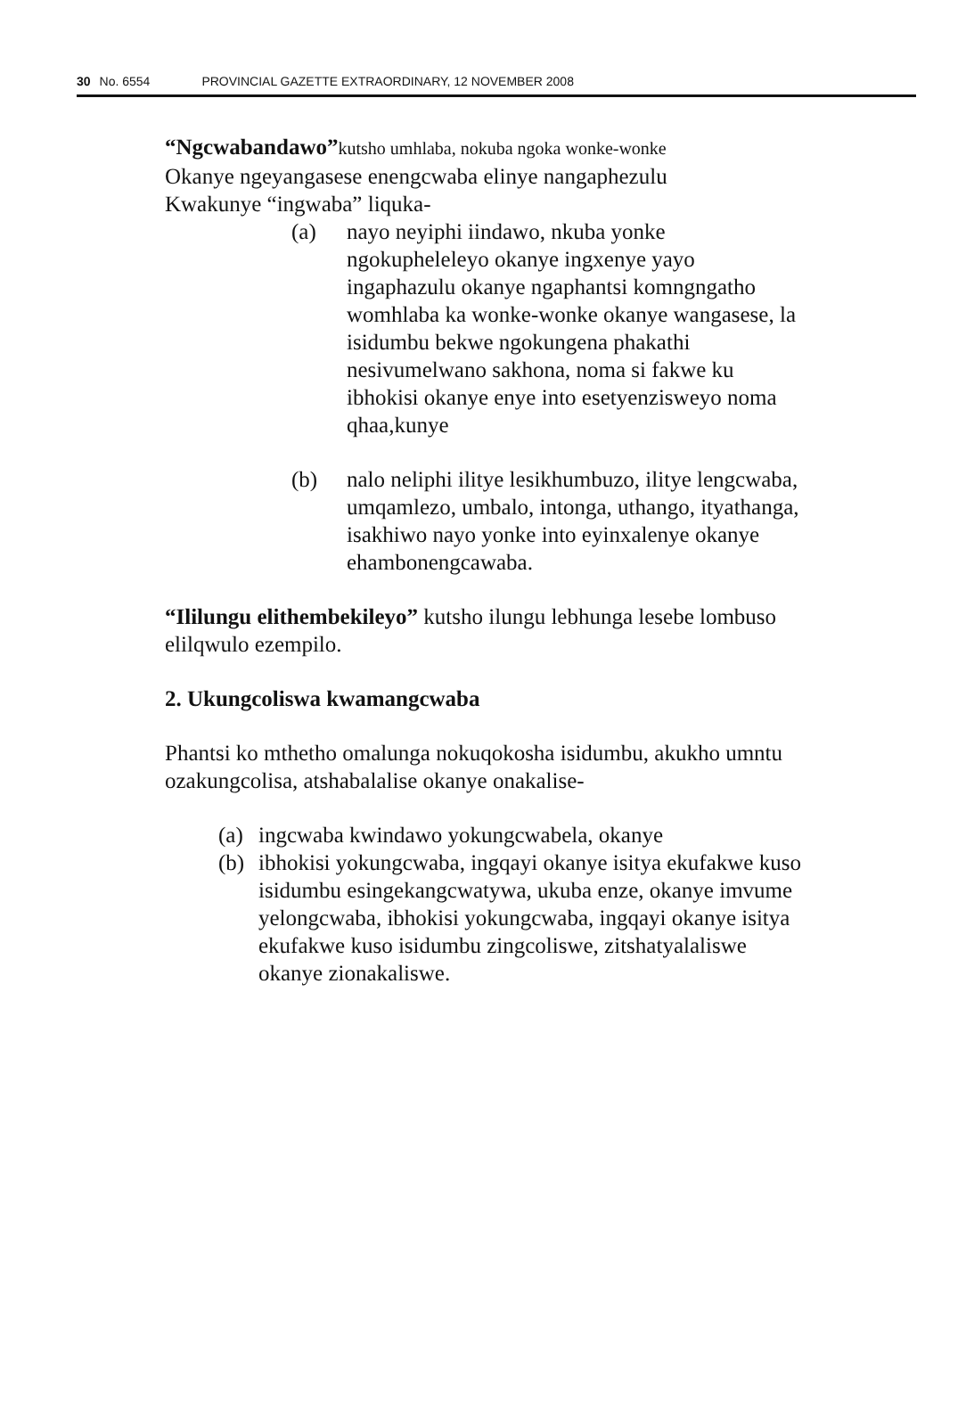30 No. 6554 PROVINCIAL GAZETTE EXTRAORDINARY, 12 NOVEMBER 2008
“Ngcwabandawo”kutsho umhlaba, nokuba ngoka wonke-wonke
Okanye ngeyangasese enengcwaba elinye nangaphezulu
Kwakunye “ingwaba” liquka-
(a) nayo neyiphi iindawo, nkuba yonke ngokupheleleyo okanye ingxenye yayo ingaphazulu okanye ngaphantsi komngngatho womhlaba ka wonke-wonke okanye wangasese, la isidumbu bekwe ngokungena phakathi nesivumelwano sakhona, noma si fakwe ku ibhokisi okanye enye into esetyenzisweyo noma qhaa,kunye
(b) nalo neliphi ilitye lesikhumbuzo, ilitye lengcwaba, umqamlezo, umbalo, intonga, uthango, ityathanga, isakhiwo nayo yonke into eyinxalenye okanye ehambonengcawaba.
“Ililungu elithembekileyo” kutsho ilungu lebhunga lesebe lombuso elilqwulo ezempilo.
2. Ukungcoliswa kwamangcwaba
Phantsi ko mthetho omalunga nokuqokosha isidumbu, akukho umntu ozakungcolisa, atshabalalise okanye onakalise-
(a) ingcwaba kwindawo yokungcwabela, okanye
(b) ibhokisi yokungcwaba, ingqayi okanye isitya ekufakwe kuso isidumbu esingekangcwatywa, ukuba enze, okanye imvume yelongcwaba, ibhokisi yokungcwaba, ingqayi okanye isitya ekufakwe kuso isidumbu zingcoliswe, zitshatyalaliswe okanye zionakaliswe.